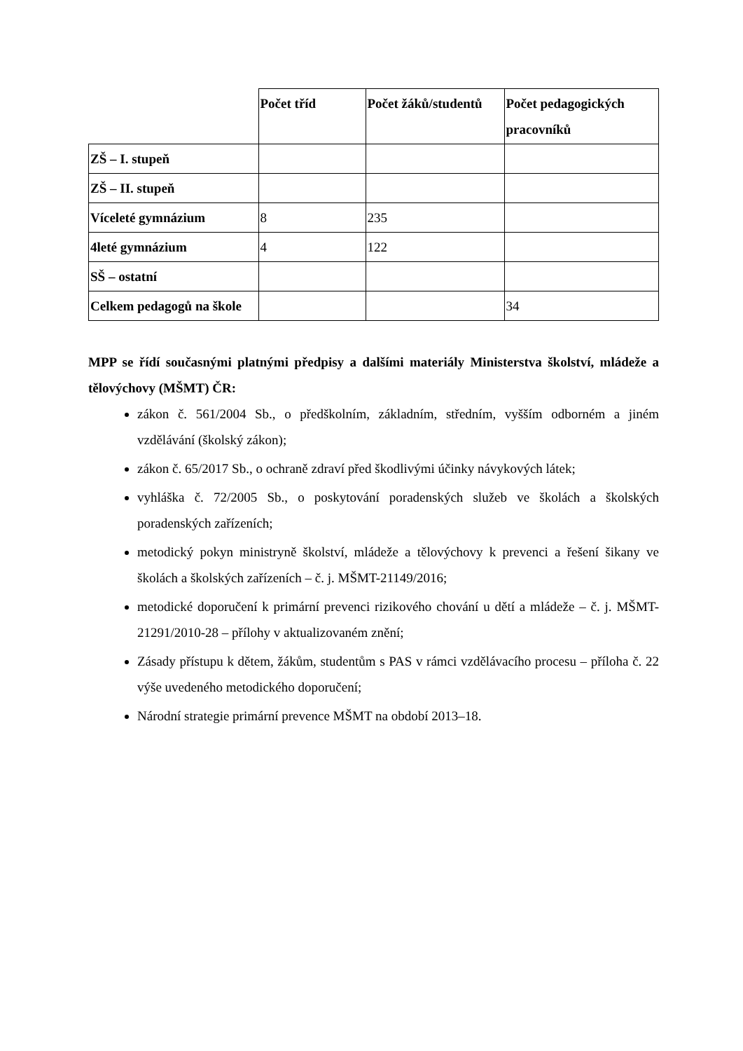| | Počet tříd | Počet žáků/studentů | Počet pedagogických pracovníků |
| ZŠ – I. stupeň | | | |
| ZŠ – II. stupeň | | | |
| Víceleté gymnázium | 8 | 235 | |
| 4leté gymnázium | 4 | 122 | |
| SŠ – ostatní | | | |
| Celkem pedagogů na škole | | | 34 |
MPP se řídí současnými platnými předpisy a dalšími materiály Ministerstva školství, mládeže a tělovýchovy (MŠMT) ČR:
zákon č. 561/2004 Sb., o předškolním, základním, středním, vyšším odborném a jiném vzdělávání (školský zákon);
zákon č. 65/2017 Sb., o ochraně zdraví před škodlivými účinky návykových látek;
vyhláška č. 72/2005 Sb., o poskytování poradenských služeb ve školách a školských poradenských zařízeních;
metodický pokyn ministryně školství, mládeže a tělovýchovy k prevenci a řešení šikany ve školách a školských zařízeních – č. j. MŠMT-21149/2016;
metodické doporučení k primární prevenci rizikového chování u dětí a mládeže – č. j. MŠMT-21291/2010-28 – přílohy v aktualizovaném znění;
Zásady přístupu k dětem, žákům, studentům s PAS v rámci vzdělávacího procesu – příloha č. 22 výše uvedeného metodického doporučení;
Národní strategie primární prevence MŠMT na období 2013–18.